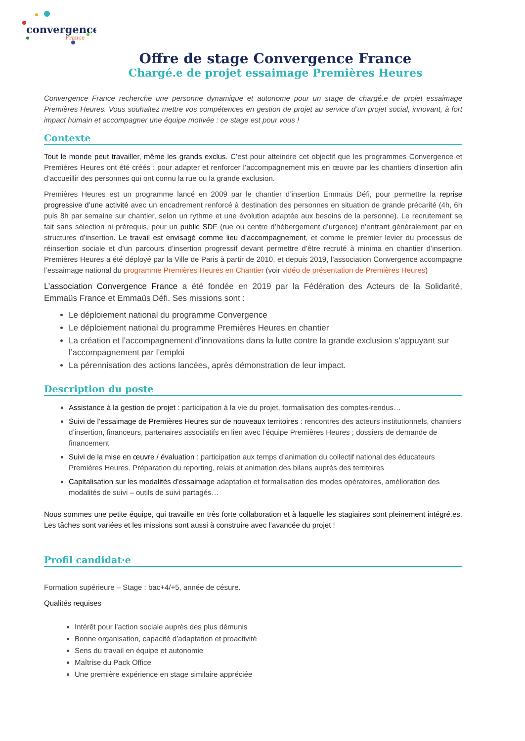convergence
France
Offre de stage Convergence France
Chargé.e de projet essaimage Premières Heures
Convergence France recherche une personne dynamique et autonome pour un stage de chargé.e de projet essaimage Premières Heures. Vous souhaitez mettre vos compétences en gestion de projet au service d’un projet social, innovant, à fort impact humain et accompagner une équipe motivée : ce stage est pour vous !
Contexte
Tout le monde peut travailler, même les grands exclus. C’est pour atteindre cet objectif que les programmes Convergence et Premières Heures ont été créés : pour adapter et renforcer l’accompagnement mis en œuvre par les chantiers d’insertion afin d’accueillir des personnes qui ont connu la rue ou la grande exclusion.
Premières Heures est un programme lancé en 2009 par le chantier d’insertion Emmaüs Défi, pour permettre la reprise progressive d’une activité avec un encadrement renforcé à destination des personnes en situation de grande précarité (4h, 6h puis 8h par semaine sur chantier, selon un rythme et une évolution adaptée aux besoins de la personne). Le recrutement se fait sans sélection ni prérequis, pour un public SDF (rue ou centre d’hébergement d’urgence) n’entrant généralement par en structures d’insertion. Le travail est envisagé comme lieu d’accompagnement, et comme le premier levier du processus de réinsertion sociale et d’un parcours d’insertion progressif devant permettre d’être recruté à minima en chantier d’insertion. Premières Heures a été déployé par la Ville de Paris à partir de 2010, et depuis 2019, l’association Convergence accompagne l’essaimage national du programme Premières Heures en Chantier (voir vidéo de présentation de Premières Heures)
L’association Convergence France a été fondée en 2019 par la Fédération des Acteurs de la Solidarité, Emmaüs France et Emmaüs Défi. Ses missions sont :
Le déploiement national du programme Convergence
Le déploiement national du programme Premières Heures en chantier
La création et l’accompagnement d’innovations dans la lutte contre la grande exclusion s’appuyant sur l’accompagnement par l’emploi
La pérennisation des actions lancées, après démonstration de leur impact.
Description du poste
Assistance à la gestion de projet : participation à la vie du projet, formalisation des comptes-rendus…
Suivi de l’essaimage de Premières Heures sur de nouveaux territoires : rencontres des acteurs institutionnels, chantiers d’insertion, financeurs, partenaires associatifs en lien avec l’équipe Premières Heures ; dossiers de demande de financement
Suivi de la mise en œuvre / évaluation : participation aux temps d’animation du collectif national des éducateurs Premières Heures. Préparation du reporting, relais et animation des bilans auprès des territoires
Capitalisation sur les modalités d’essaimage adaptation et formalisation des modes opératoires, amélioration des modalités de suivi – outils de suivi partagés…
Nous sommes une petite équipe, qui travaille en très forte collaboration et à laquelle les stagiaires sont pleinement intégré.es. Les tâches sont variées et les missions sont aussi à construire avec l’avancée du projet !
Profil candidat·e
Formation supérieure – Stage : bac+4/+5, année de césure.
Qualités requises
Intérêt pour l’action sociale auprès des plus démunis
Bonne organisation, capacité d’adaptation et proactivité
Sens du travail en équipe et autonomie
Maîtrise du Pack Office
Une première expérience en stage similaire appréciée